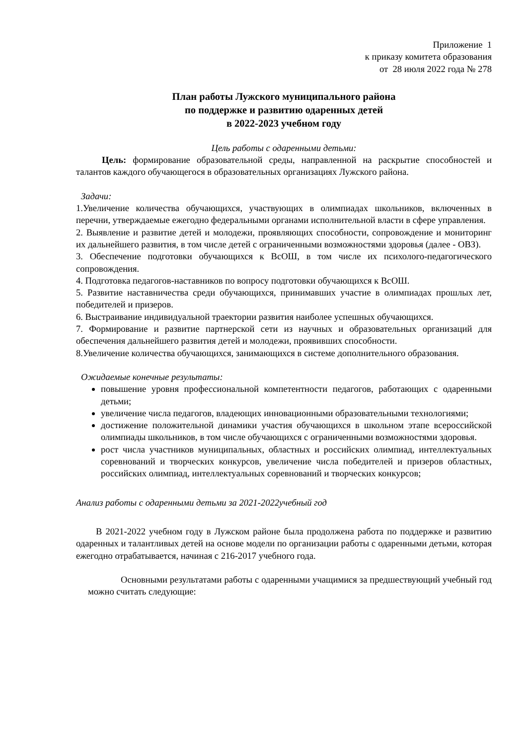Приложение 1
к приказу комитета образования
от 28 июля 2022 года № 278
План работы Лужского муниципального района
по поддержке и развитию одаренных детей
в 2022-2023 учебном году
Цель работы с одаренными детьми:
Цель: формирование образовательной среды, направленной на раскрытие способностей и талантов каждого обучающегося в образовательных организациях Лужского района.
Задачи:
1.Увеличение количества обучающихся, участвующих в олимпиадах школьников, включенных в перечни, утверждаемые ежегодно федеральными органами исполнительной власти в сфере управления.
2. Выявление и развитие детей и молодежи, проявляющих способности, сопровождение и мониторинг их дальнейшего развития, в том числе детей с ограниченными возможностями здоровья (далее - ОВЗ).
3. Обеспечение подготовки обучающихся к ВсОШ, в том числе их психолого-педагогического сопровождения.
4. Подготовка педагогов-наставников по вопросу подготовки обучающихся к ВсОШ.
5. Развитие наставничества среди обучающихся, принимавших участие в олимпиадах прошлых лет, победителей и призеров.
6. Выстраивание индивидуальной траектории развития наиболее успешных обучающихся.
7. Формирование и развитие партнерской сети из научных и образовательных организаций для обеспечения дальнейшего развития детей и молодежи, проявивших способности.
8.Увеличение количества обучающихся, занимающихся в системе дополнительного образования.
Ожидаемые конечные результаты:
повышение уровня профессиональной компетентности педагогов, работающих с одаренными детьми;
увеличение числа педагогов, владеющих инновационными образовательными технологиями;
достижение положительной динамики участия обучающихся в школьном этапе всероссийской олимпиады школьников, в том числе обучающихся с ограниченными возможностями здоровья.
рост числа участников муниципальных, областных и российских олимпиад, интеллектуальных соревнований и творческих конкурсов, увеличение числа победителей и призеров областных, российских олимпиад, интеллектуальных соревнований и творческих конкурсов;
Анализ работы с одаренными детьми за 2021-2022учебный год
В 2021-2022 учебном году в Лужском районе была продолжена работа по поддержке и развитию одаренных и талантливых детей на основе модели по организации работы с одаренными детьми, которая ежегодно отрабатывается, начиная с 216-2017 учебного года.
Основными результатами работы с одаренными учащимися за предшествующий учебный год можно считать следующие: